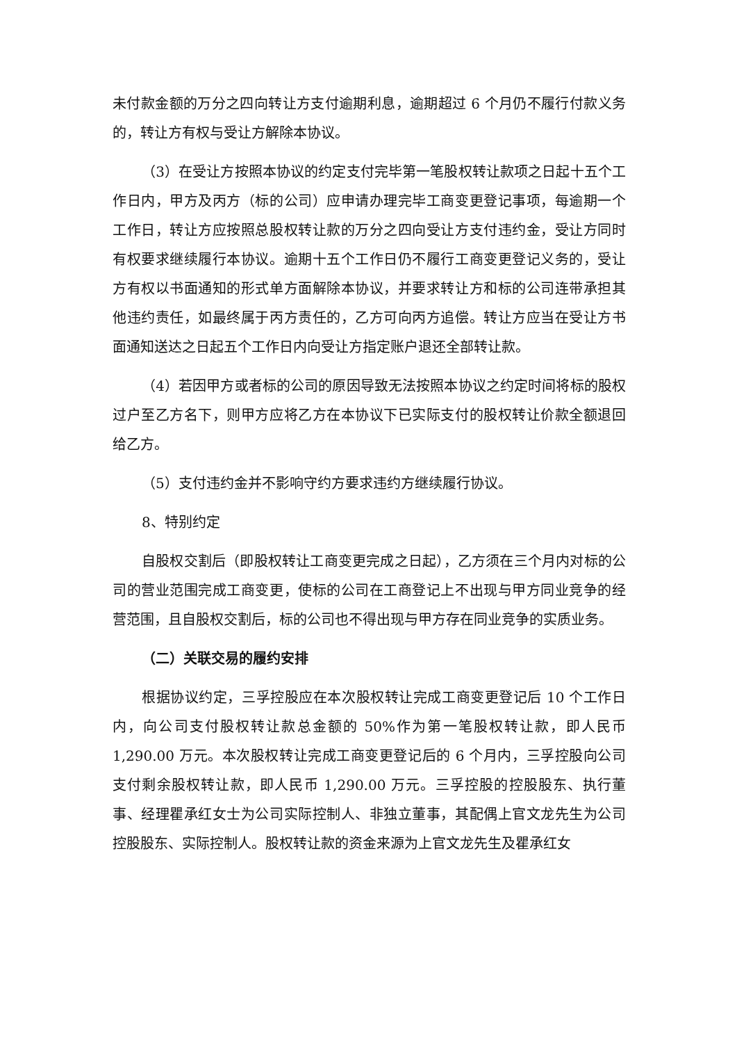未付款金额的万分之四向转让方支付逾期利息，逾期超过 6 个月仍不履行付款义务的，转让方有权与受让方解除本协议。
（3）在受让方按照本协议的约定支付完毕第一笔股权转让款项之日起十五个工作日内，甲方及丙方（标的公司）应申请办理完毕工商变更登记事项，每逾期一个工作日，转让方应按照总股权转让款的万分之四向受让方支付违约金，受让方同时有权要求继续履行本协议。逾期十五个工作日仍不履行工商变更登记义务的，受让方有权以书面通知的形式单方面解除本协议，并要求转让方和标的公司连带承担其他违约责任，如最终属于丙方责任的，乙方可向丙方追偿。转让方应当在受让方书面通知送达之日起五个工作日内向受让方指定账户退还全部转让款。
（4）若因甲方或者标的公司的原因导致无法按照本协议之约定时间将标的股权过户至乙方名下，则甲方应将乙方在本协议下已实际支付的股权转让价款全额退回给乙方。
（5）支付违约金并不影响守约方要求违约方继续履行协议。
8、特别约定
自股权交割后（即股权转让工商变更完成之日起），乙方须在三个月内对标的公司的营业范围完成工商变更，使标的公司在工商登记上不出现与甲方同业竞争的经营范围，且自股权交割后，标的公司也不得出现与甲方存在同业竞争的实质业务。
（二）关联交易的履约安排
根据协议约定，三孚控股应在本次股权转让完成工商变更登记后 10 个工作日内，向公司支付股权转让款总金额的 50%作为第一笔股权转让款，即人民币1,290.00 万元。本次股权转让完成工商变更登记后的 6 个月内，三孚控股向公司支付剩余股权转让款，即人民币 1,290.00 万元。三孚控股的控股股东、执行董事、经理瞿承红女士为公司实际控制人、非独立董事，其配偶上官文龙先生为公司控股股东、实际控制人。股权转让款的资金来源为上官文龙先生及瞿承红女